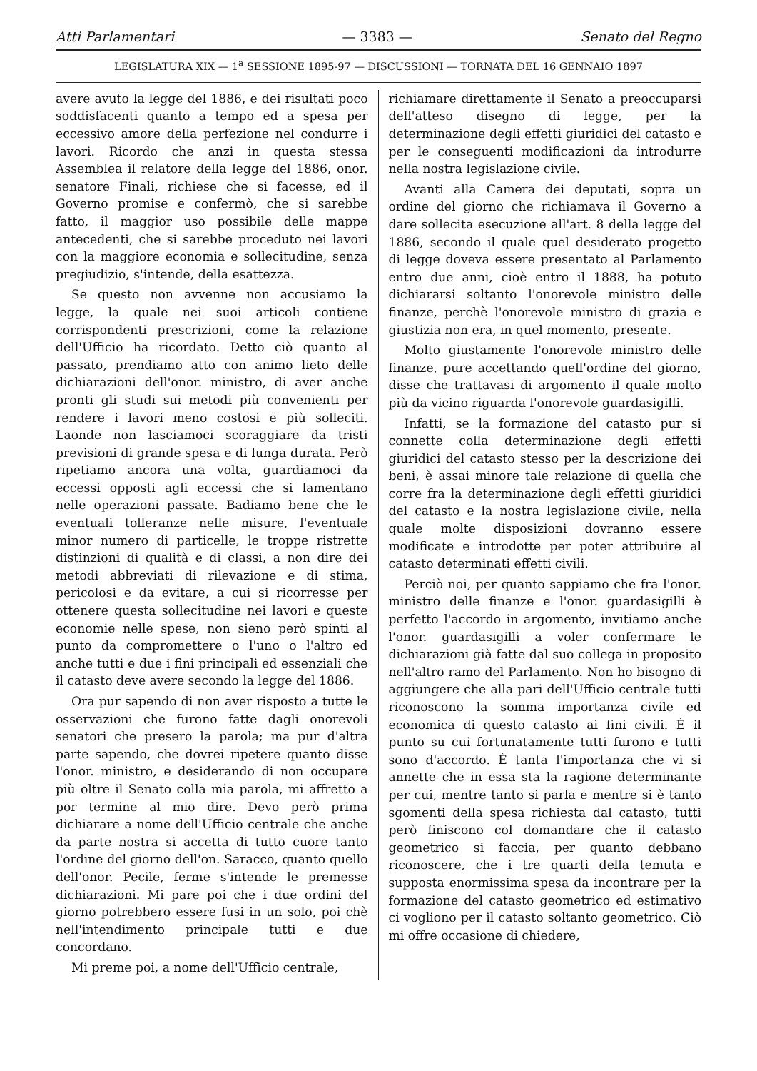Atti Parlamentari — 3383 — Senato del Regno
LEGISLATURA XIX — 1<sup>a</sup> SESSIONE 1895-97 — DISCUSSIONI — TORNATA DEL 16 GENNAIO 1897
avere avuto la legge del 1886, e dei risultati poco soddisfacenti quanto a tempo ed a spesa per eccessivo amore della perfezione nel condurre i lavori. Ricordo che anzi in questa stessa Assemblea il relatore della legge del 1886, onor. senatore Finali, richiese che si facesse, ed il Governo promise e confermò, che si sarebbe fatto, il maggior uso possibile delle mappe antecedenti, che si sarebbe proceduto nei lavori con la maggiore economia e sollecitudine, senza pregiudizio, s'intende, della esattezza.
Se questo non avvenne non accusiamo la legge, la quale nei suoi articoli contiene corrispondenti prescrizioni, come la relazione dell'Ufficio ha ricordato. Detto ciò quanto al passato, prendiamo atto con animo lieto delle dichiarazioni dell'onor. ministro, di aver anche pronti gli studi sui metodi più convenienti per rendere i lavori meno costosi e più solleciti. Laonde non lasciamoci scoraggiare da tristi previsioni di grande spesa e di lunga durata. Però ripetiamo ancora una volta, guardiamoci da eccessi opposti agli eccessi che si lamentano nelle operazioni passate. Badiamo bene che le eventuali tolleranze nelle misure, l'eventuale minor numero di particelle, le troppe ristrette distinzioni di qualità e di classi, a non dire dei metodi abbreviati di rilevazione e di stima, pericolosi e da evitare, a cui si ricorresse per ottenere questa sollecitudine nei lavori e queste economie nelle spese, non sieno però spinti al punto da compromettere o l'uno o l'altro ed anche tutti e due i fini principali ed essenziali che il catasto deve avere secondo la legge del 1886.
Ora pur sapendo di non aver risposto a tutte le osservazioni che furono fatte dagli onorevoli senatori che presero la parola; ma pur d'altra parte sapendo, che dovrei ripetere quanto disse l'onor. ministro, e desiderando di non occupare più oltre il Senato colla mia parola, mi affretto a por termine al mio dire. Devo però prima dichiarare a nome dell'Ufficio centrale che anche da parte nostra si accetta di tutto cuore tanto l'ordine del giorno dell'on. Saracco, quanto quello dell'onor. Pecile, ferme s'intende le premesse dichiarazioni. Mi pare poi che i due ordini del giorno potrebbero essere fusi in un solo, poi chè nell'intendimento principale tutti e due concordano.
Mi preme poi, a nome dell'Ufficio centrale,
richiamare direttamente il Senato a preoccuparsi dell'atteso disegno di legge, per la determinazione degli effetti giuridici del catasto e per le conseguenti modificazioni da introdurre nella nostra legislazione civile.
Avanti alla Camera dei deputati, sopra un ordine del giorno che richiamava il Governo a dare sollecita esecuzione all'art. 8 della legge del 1886, secondo il quale quel desiderato progetto di legge doveva essere presentato al Parlamento entro due anni, cioè entro il 1888, ha potuto dichiararsi soltanto l'onorevole ministro delle finanze, perchè l'onorevole ministro di grazia e giustizia non era, in quel momento, presente.
Molto giustamente l'onorevole ministro delle finanze, pure accettando quell'ordine del giorno, disse che trattavasi di argomento il quale molto più da vicino riguarda l'onorevole guardasigilli.
Infatti, se la formazione del catasto pur si connette colla determinazione degli effetti giuridici del catasto stesso per la descrizione dei beni, è assai minore tale relazione di quella che corre fra la determinazione degli effetti giuridici del catasto e la nostra legislazione civile, nella quale molte disposizioni dovranno essere modificate e introdotte per poter attribuire al catasto determinati effetti civili.
Perciò noi, per quanto sappiamo che fra l'onor. ministro delle finanze e l'onor. guardasigilli è perfetto l'accordo in argomento, invitiamo anche l'onor. guardasigilli a voler confermare le dichiarazioni già fatte dal suo collega in proposito nell'altro ramo del Parlamento. Non ho bisogno di aggiungere che alla pari dell'Ufficio centrale tutti riconoscono la somma importanza civile ed economica di questo catasto ai fini civili. È il punto su cui fortunatamente tutti furono e tutti sono d'accordo. È tanta l'importanza che vi si annette che in essa sta la ragione determinante per cui, mentre tanto si parla e mentre si è tanto sgomenti della spesa richiesta dal catasto, tutti però finiscono col domandare che il catasto geometrico si faccia, per quanto debbano riconoscere, che i tre quarti della temuta e supposta enormissima spesa da incontrare per la formazione del catasto geometrico ed estimativo ci vogliono per il catasto soltanto geometrico. Ciò mi offre occasione di chiedere,